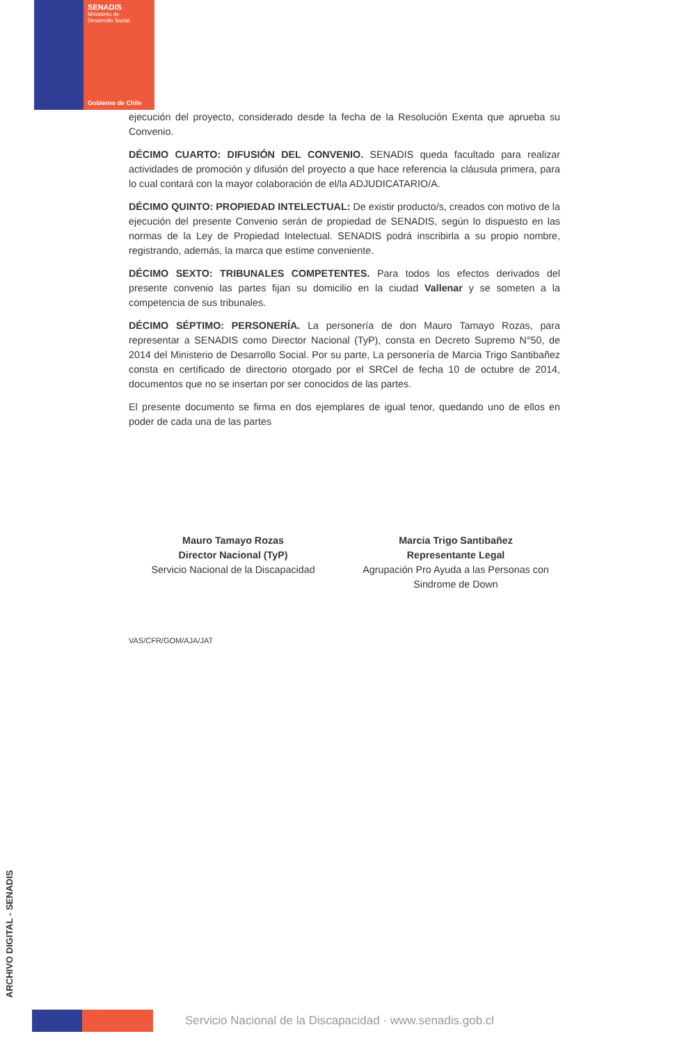SENADIS
Ministerio de
Desarrollo Social
Gobierno de Chile
ejecución del proyecto, considerado desde la fecha de la Resolución Exenta que aprueba su Convenio.
DÉCIMO CUARTO: DIFUSIÓN DEL CONVENIO. SENADIS queda facultado para realizar actividades de promoción y difusión del proyecto a que hace referencia la cláusula primera, para lo cual contará con la mayor colaboración de el/la ADJUDICATARIO/A.
DÉCIMO QUINTO: PROPIEDAD INTELECTUAL: De existir producto/s, creados con motivo de la ejecución del presente Convenio serán de propiedad de SENADIS, según lo dispuesto en las normas de la Ley de Propiedad Intelectual. SENADIS podrá inscribirla a su propio nombre, registrando, además, la marca que estime conveniente.
DÉCIMO SEXTO: TRIBUNALES COMPETENTES. Para todos los efectos derivados del presente convenio las partes fijan su domicilio en la ciudad Vallenar y se someten a la competencia de sus tribunales.
DÉCIMO SÉPTIMO: PERSONERÍA. La personería de don Mauro Tamayo Rozas, para representar a SENADIS como Director Nacional (TyP), consta en Decreto Supremo N°50, de 2014 del Ministerio de Desarrollo Social. Por su parte, La personería de Marcia Trigo Santibañez consta en certificado de directorio otorgado por el SRCel de fecha 10 de octubre de 2014, documentos que no se insertan por ser conocidos de las partes.
El presente documento se firma en dos ejemplares de igual tenor, quedando uno de ellos en poder de cada una de las partes
Mauro Tamayo Rozas
Director Nacional (TyP)
Servicio Nacional de la Discapacidad
Marcia Trigo Santibañez
Representante Legal
Agrupación Pro Ayuda a las Personas con Sindrome de Down
VAS/CFR/GOM/AJA/JAT
ARCHIVO DIGITAL - SENADIS
Servicio Nacional de la Discapacidad · www.senadis.gob.cl